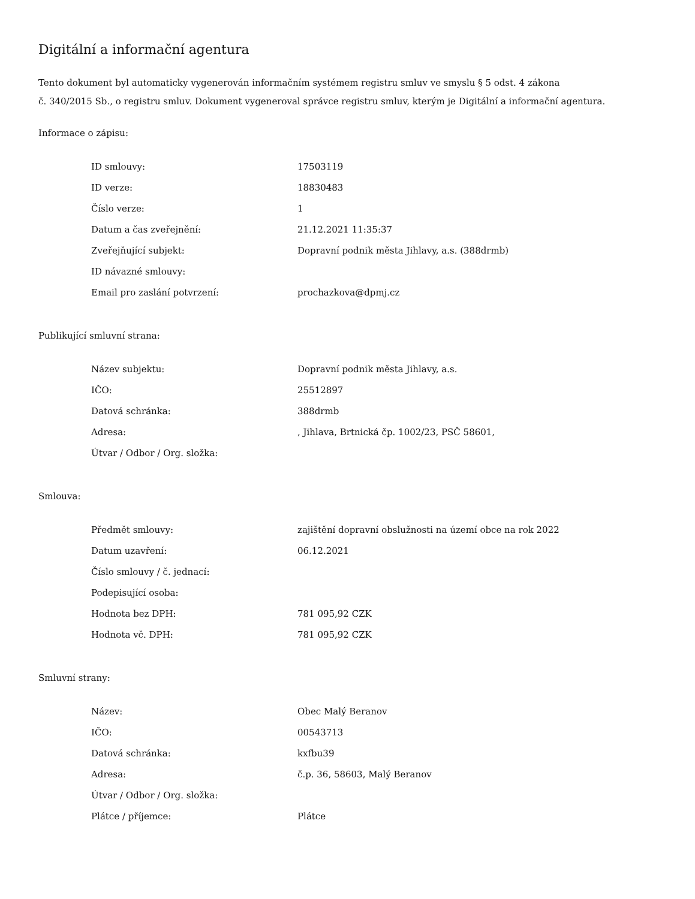Digitální a informační agentura
Tento dokument byl automaticky vygenerován informačním systémem registru smluv ve smyslu § 5 odst. 4 zákona
č. 340/2015 Sb., o registru smluv. Dokument vygeneroval správce registru smluv, kterým je Digitální a informační agentura.
Informace o zápisu:
| ID smlouvy: | 17503119 |
| ID verze: | 18830483 |
| Číslo verze: | 1 |
| Datum a čas zveřejnění: | 21.12.2021 11:35:37 |
| Zveřejňující subjekt: | Dopravní podnik města Jihlavy, a.s. (388drmb) |
| ID návazné smlouvy: | |
| Email pro zaslání potvrzení: | prochazkova@dpmj.cz |
Publikující smluvní strana:
| Název subjektu: | Dopravní podnik města Jihlavy, a.s. |
| IČO: | 25512897 |
| Datová schránka: | 388drmb |
| Adresa: | , Jihlava, Brtnická čp. 1002/23, PSČ 58601, |
| Útvar / Odbor / Org. složka: | |
Smlouva:
| Předmět smlouvy: | zajištění dopravní obslužnosti na území obce na rok 2022 |
| Datum uzavření: | 06.12.2021 |
| Číslo smlouvy / č. jednací: | |
| Podepisující osoba: | |
| Hodnota bez DPH: | 781 095,92 CZK |
| Hodnota vč. DPH: | 781 095,92 CZK |
Smluvní strany:
| Název: | Obec Malý Beranov |
| IČO: | 00543713 |
| Datová schránka: | kxfbu39 |
| Adresa: | č.p. 36, 58603, Malý Beranov |
| Útvar / Odbor / Org. složka: | |
| Plátce / příjemce: | Plátce |